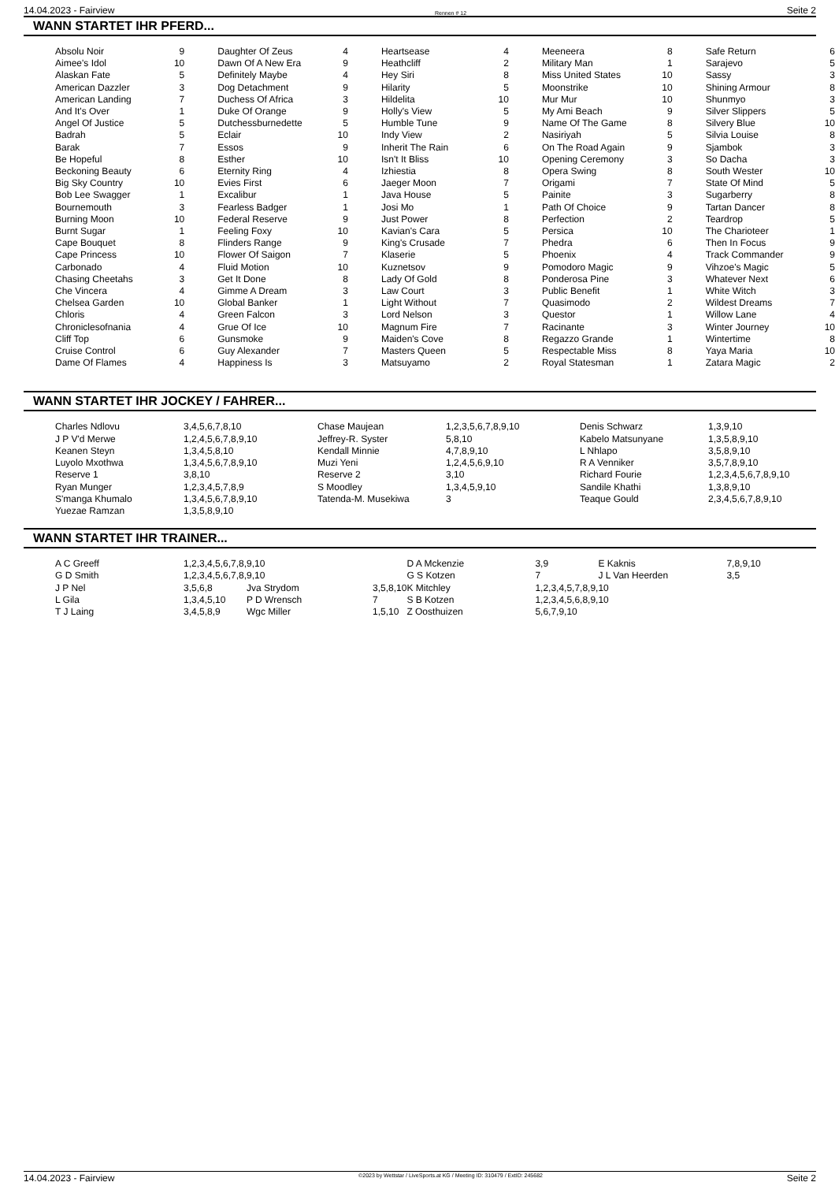14.04.2023 - Fairview Rennen # 12 Seite 2
WANN STARTET IHR PFERD...
| Absolu Noir | 9 | Daughter Of Zeus | 4 | Heartsease | 4 | Meeneera | 8 | Safe Return | 6 |
| Aimee's Idol | 10 | Dawn Of A New Era | 9 | Heathcliff | 2 | Military Man | 1 | Sarajevo | 5 |
| Alaskan Fate | 5 | Definitely Maybe | 4 | Hey Siri | 8 | Miss United States | 10 | Sassy | 3 |
| American Dazzler | 3 | Dog Detachment | 9 | Hilarity | 5 | Moonstrike | 10 | Shining Armour | 8 |
| American Landing | 7 | Duchess Of Africa | 3 | Hildelita | 10 | Mur Mur | 10 | Shunmyo | 3 |
| And It's Over | 1 | Duke Of Orange | 9 | Holly's View | 5 | My Ami Beach | 9 | Silver Slippers | 5 |
| Angel Of Justice | 5 | Dutchessburnedette | 5 | Humble Tune | 9 | Name Of The Game | 8 | Silvery Blue | 10 |
| Badrah | 5 | Eclair | 10 | Indy View | 2 | Nasiriyah | 5 | Silvia Louise | 8 |
| Barak | 7 | Essos | 9 | Inherit The Rain | 6 | On The Road Again | 9 | Sjambok | 3 |
| Be Hopeful | 8 | Esther | 10 | Isn't It Bliss | 10 | Opening Ceremony | 3 | So Dacha | 3 |
| Beckoning Beauty | 6 | Eternity Ring | 4 | Izhiestia | 8 | Opera Swing | 8 | South Wester | 10 |
| Big Sky Country | 10 | Evies First | 6 | Jaeger Moon | 7 | Origami | 7 | State Of Mind | 5 |
| Bob Lee Swagger | 1 | Excalibur | 1 | Java House | 5 | Painite | 3 | Sugarberry | 8 |
| Bournemouth | 3 | Fearless Badger | 1 | Josi Mo | 1 | Path Of Choice | 9 | Tartan Dancer | 8 |
| Burning Moon | 10 | Federal Reserve | 9 | Just Power | 8 | Perfection | 2 | Teardrop | 5 |
| Burnt Sugar | 1 | Feeling Foxy | 10 | Kavian's Cara | 5 | Persica | 10 | The Charioteer | 1 |
| Cape Bouquet | 8 | Flinders Range | 9 | King's Crusade | 7 | Phedra | 6 | Then In Focus | 9 |
| Cape Princess | 10 | Flower Of Saigon | 7 | Klaserie | 5 | Phoenix | 4 | Track Commander | 9 |
| Carbonado | 4 | Fluid Motion | 10 | Kuznetsov | 9 | Pomodoro Magic | 9 | Vihzoe's Magic | 5 |
| Chasing Cheetahs | 3 | Get It Done | 8 | Lady Of Gold | 8 | Ponderosa Pine | 3 | Whatever Next | 6 |
| Che Vincera | 4 | Gimme A Dream | 3 | Law Court | 3 | Public Benefit | 1 | White Witch | 3 |
| Chelsea Garden | 10 | Global Banker | 1 | Light Without | 7 | Quasimodo | 2 | Wildest Dreams | 7 |
| Chloris | 4 | Green Falcon | 3 | Lord Nelson | 3 | Questor | 1 | Willow Lane | 4 |
| Chroniclesofnania | 4 | Grue Of Ice | 10 | Magnum Fire | 7 | Racinante | 3 | Winter Journey | 10 |
| Cliff Top | 6 | Gunsmoke | 9 | Maiden's Cove | 8 | Regazzo Grande | 1 | Wintertime | 8 |
| Cruise Control | 6 | Guy Alexander | 7 | Masters Queen | 5 | Respectable Miss | 8 | Yaya Maria | 10 |
| Dame Of Flames | 4 | Happiness Is | 3 | Matsuyamo | 2 | Royal Statesman | 1 | Zatara Magic | 2 |
WANN STARTET IHR JOCKEY / FAHRER...
| Charles Ndlovu | 3,4,5,6,7,8,10 | Chase Maujean | 1,2,3,5,6,7,8,9,10 | Denis Schwarz | 1,3,9,10 |
| J P V'd Merwe | 1,2,4,5,6,7,8,9,10 | Jeffrey-R. Syster | 5,8,10 | Kabelo Matsunyane | 1,3,5,8,9,10 |
| Keanen Steyn | 1,3,4,5,8,10 | Kendall Minnie | 4,7,8,9,10 | L Nhlapo | 3,5,8,9,10 |
| Luyolo Mxothwa | 1,3,4,5,6,7,8,9,10 | Muzi Yeni | 1,2,4,5,6,9,10 | R A Venniker | 3,5,7,8,9,10 |
| Reserve 1 | 3,8,10 | Reserve 2 | 3,10 | Richard Fourie | 1,2,3,4,5,6,7,8,9,10 |
| Ryan Munger | 1,2,3,4,5,7,8,9 | S Moodley | 1,3,4,5,9,10 | Sandile Khathi | 1,3,8,9,10 |
| S'manga Khumalo | 1,3,4,5,6,7,8,9,10 | Tatenda-M. Musekiwa | 3 | Teaque Gould | 2,3,4,5,6,7,8,9,10 |
| Yuezae Ramzan | 1,3,5,8,9,10 | | | | |
WANN STARTET IHR TRAINER...
| A C Greeff | 1,2,3,4,5,6,7,8,9,10 | | | D A Mckenzie | 3,9 | E Kaknis | 7,8,9,10 |
| G D Smith | 1,2,3,4,5,6,7,8,9,10 | | | G S Kotzen | 7 | J L Van Heerden | 3,5 |
| J P Nel | 3,5,6,8 | Jva Strydom | 3,5,8,10 | K Mitchley | 1,2,3,4,5,7,8,9,10 | | |
| L Gila | 1,3,4,5,10 | P D Wrensch | 7 | S B Kotzen | 1,2,3,4,5,6,8,9,10 | | |
| T J Laing | 3,4,5,8,9 | Wgc Miller | 1,5,10 | Z Oosthuizen | 5,6,7,9,10 | | |
14.04.2023 - Fairview ©2023 by Wettstar / LiveSports.at KG / Meeting ID: 310479 / ExtID: 245682 Seite 2